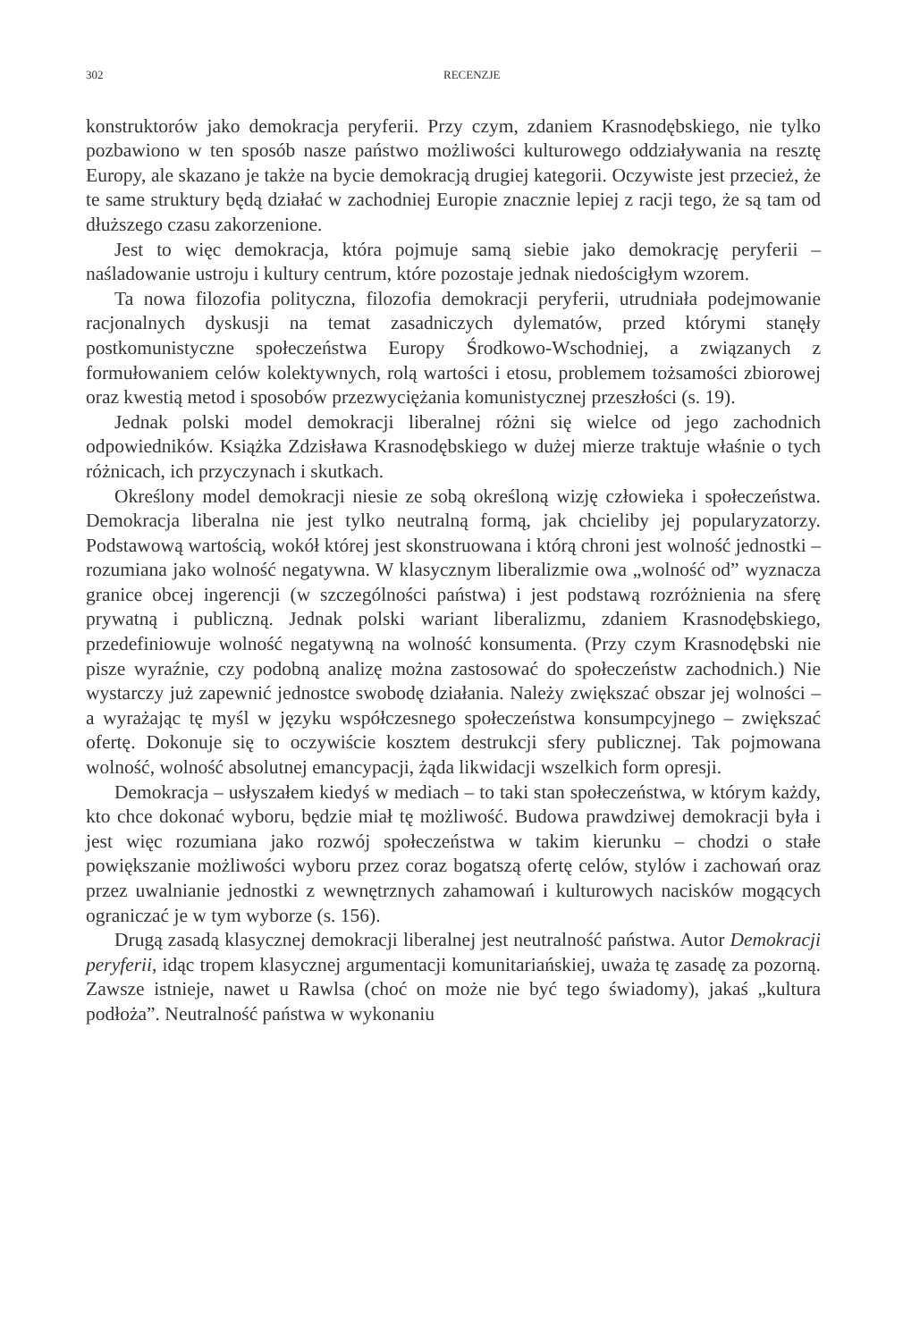302 RECENZJE
konstruktorów jako demokracja peryferii. Przy czym, zdaniem Krasnodębskiego, nie tylko pozbawiono w ten sposób nasze państwo możliwości kulturowego oddziaływania na resztę Europy, ale skazano je także na bycie demokracją drugiej kategorii. Oczywiste jest przecież, że te same struktury będą działać w zachodniej Europie znacznie lepiej z racji tego, że są tam od dłuższego czasu zakorzenione.
Jest to więc demokracja, która pojmuje samą siebie jako demokrację peryferii – naśladowanie ustroju i kultury centrum, które pozostaje jednak niedościgłym wzorem.
Ta nowa filozofia polityczna, filozofia demokracji peryferii, utrudniała podejmowanie racjonalnych dyskusji na temat zasadniczych dylematów, przed którymi stanęły postkomunistyczne społeczeństwa Europy Środkowo-Wschodniej, a związanych z formułowaniem celów kolektywnych, rolą wartości i etosu, problemem tożsamości zbiorowej oraz kwestią metod i sposobów przezwyciężania komunistycznej przeszłości (s. 19).
Jednak polski model demokracji liberalnej różni się wielce od jego zachodnich odpowiedników. Książka Zdzisława Krasnodębskiego w dużej mierze traktuje właśnie o tych różnicach, ich przyczynach i skutkach.
Określony model demokracji niesie ze sobą określoną wizję człowieka i społeczeństwa. Demokracja liberalna nie jest tylko neutralną formą, jak chcieliby jej popularyzatorzy. Podstawową wartością, wokół której jest skonstruowana i którą chroni jest wolność jednostki – rozumiana jako wolność negatywna. W klasycznym liberalizmie owa „wolność od” wyznacza granice obcej ingerencji (w szczególności państwa) i jest podstawą rozróżnienia na sferę prywatną i publiczną. Jednak polski wariant liberalizmu, zdaniem Krasnodębskiego, przedefiniowuje wolność negatywną na wolność konsumenta. (Przy czym Krasnodębski nie pisze wyraźnie, czy podobną analizę można zastosować do społeczeństw zachodnich.) Nie wystarczy już zapewnić jednostce swobodę działania. Należy zwiększać obszar jej wolności – a wyrażając tę myśl w języku współczesnego społeczeństwa konsumpcyjnego – zwiększać ofertę. Dokonuje się to oczywiście kosztem destrukcji sfery publicznej. Tak pojmowana wolność, wolność absolutnej emancypacji, żąda likwidacji wszelkich form opresji.
Demokracja – usłyszałem kiedyś w mediach – to taki stan społeczeństwa, w którym każdy, kto chce dokonać wyboru, będzie miał tę możliwość. Budowa prawdziwej demokracji była i jest więc rozumiana jako rozwój społeczeństwa w takim kierunku – chodzi o stałe powiększanie możliwości wyboru przez coraz bogatszą ofertę celów, stylów i zachowań oraz przez uwalnianie jednostki z wewnętrznych zahamowań i kulturowych nacisków mogących ograniczać je w tym wyborze (s. 156).
Drugą zasadą klasycznej demokracji liberalnej jest neutralność państwa. Autor Demokracji peryferii, idąc tropem klasycznej argumentacji komunitariańskiej, uważa tę zasadę za pozorną. Zawsze istnieje, nawet u Rawlsa (choć on może nie być tego świadomy), jakaś „kultura podłoża”. Neutralność państwa w wykonaniu